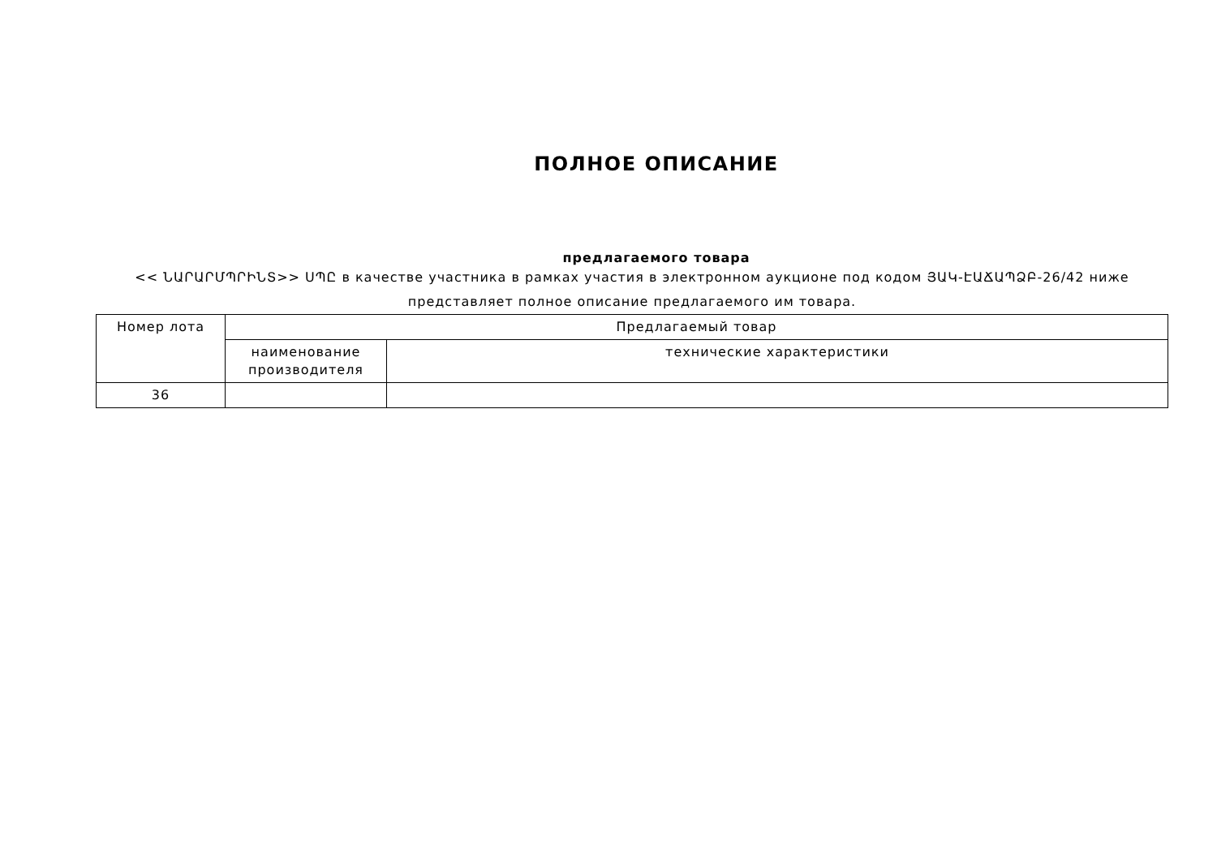ПОЛНОЕ ОПИСАНИЕ
предлагаемого товара
<< ՆԱՐԱՐՄՊՐԻՆՏ>> ՍՊԸ в качестве участника в рамках участия в электронном аукционе под кодом ՅԱԿ-ԷԱՃԱՊՁԲ-26/42 ниже представляет полное описание предлагаемого им товара.
| Номер лота | Предлагаемый товар | |
| --- | --- | --- |
| | наименование производителя | технические характеристики |
| 36 | | |